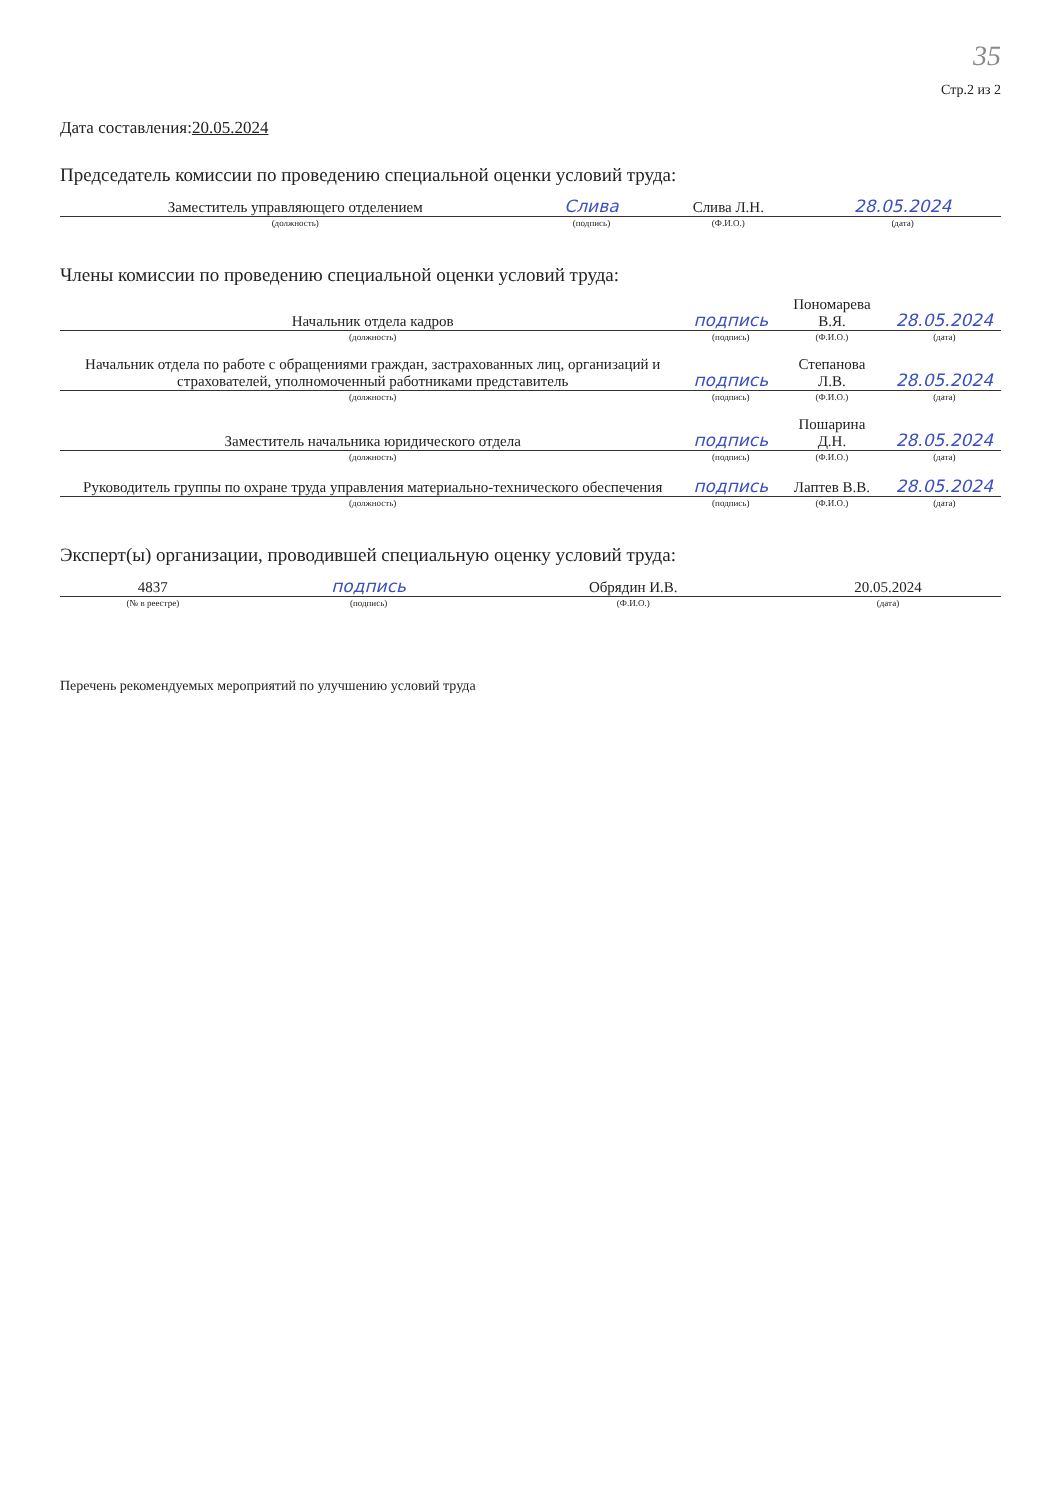35
Стр.2 из 2
Дата составления:20.05.2024
Председатель комиссии по проведению специальной оценки условий труда:
| Заместитель управляющего отделением | Слива | Слива Л.Н. | 28.05.2024 |
| (должность) | (подпись) | (Ф.И.О.) | (дата) |
Члены комиссии по проведению специальной оценки условий труда:
| Начальник отдела кадров | подпись | Пономарева В.Я. | 28.05.2024 |
| (должность) | (подпись) | (Ф.И.О.) | (дата) |
| Начальник отдела по работе с обращениями граждан, застрахованных лиц, организаций и страхователей, уполномоченный работниками представитель | подпись | Степанова Л.В. | 28.05.2024 |
| (должность) | (подпись) | (Ф.И.О.) | (дата) |
| Заместитель начальника юридического отдела | подпись | Пошарина Д.Н. | 28.05.2024 |
| (должность) | (подпись) | (Ф.И.О.) | (дата) |
| Руководитель группы по охране труда управления материально-технического обеспечения | подпись | Лаптев В.В. | 28.05.2024 |
| (должность) | (подпись) | (Ф.И.О.) | (дата) |
Эксперт(ы) организации, проводившей специальную оценку условий труда:
| 4837 | подпись | Обрядин И.В. | 20.05.2024 |
| (№ в реестре) | (подпись) | (Ф.И.О.) | (дата) |
Перечень рекомендуемых мероприятий по улучшению условий труда